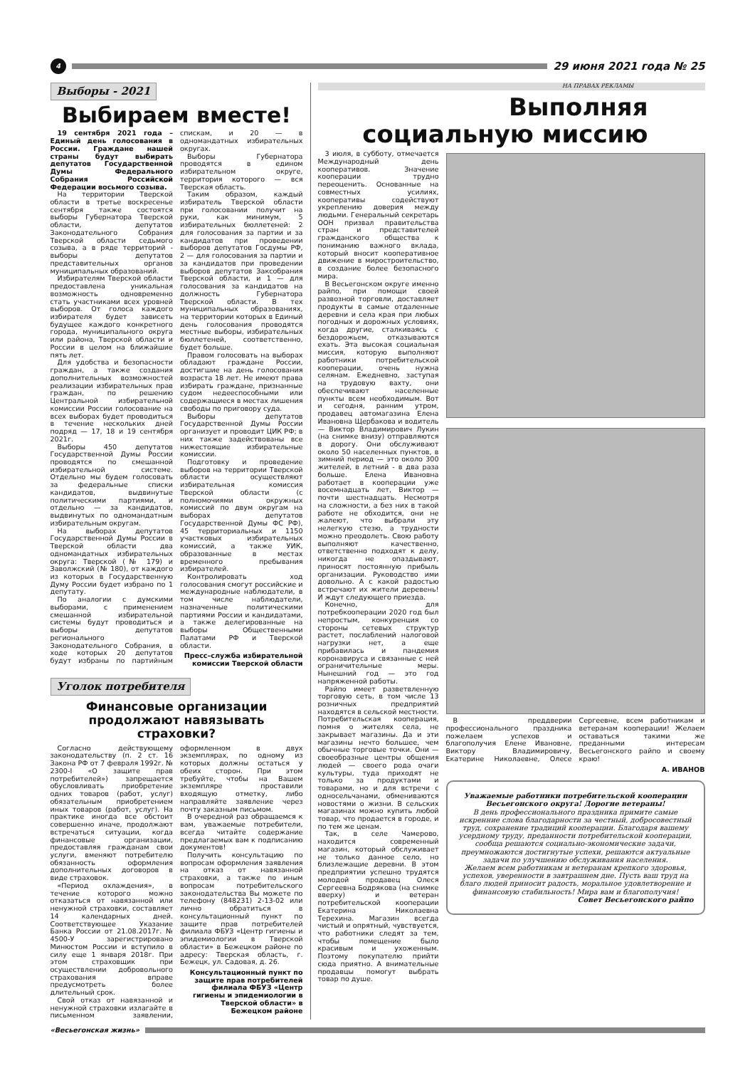4
29 июня 2021 года № 25
Выборы - 2021
Выбираем вместе!
19 сентября 2021 года – Единый день голосования в России. Граждане нашей страны будут выбирать депутатов Государственной Думы Федерального Собрания Российской Федерации восьмого созыва.
На территории Тверской области в третье воскресенье сентября также состоятся выборы Губернатора Тверской области, депутатов Законодательного Собрания Тверской области седьмого созыва, а в ряде территорий - выборы депутатов представительных органов муниципальных образований.
Избирателям Тверской области предоставлена уникальная возможность одновременно стать участниками всех уровней выборов. От голоса каждого избирателя будет зависеть будущее каждого конкретного города, муниципального округа или района, Тверской области и России в целом на ближайшие пять лет.
Для удобства и безопасности граждан, а также создания дополнительных возможностей реализации избирательных прав граждан, по решению Центральной избирательной комиссии России голосование на всех выборах будет проводиться в течение нескольких дней подряд — 17, 18 и 19 сентября 2021г.
Выборы 450 депутатов Государственной Думы России проводятся по смешанной избирательной системе. Отдельно мы будем голосовать за федеральные списки кандидатов, выдвинутые политическими партиями, и отдельно — за кандидатов, выдвинутых по одномандатным избирательным округам.
На выборах депутатов Государственной Думы России в Тверской области два одномандатных избирательных округа: Тверской (№ 179) и Заволжский (№ 180), от каждого из которых в Государственную Думу России будет избрано по 1 депутату.
По аналогии с думскими выборами, с применением смешанной избирательной системы будут проводиться и выборы депутатов регионального Законодательного Собрания, в ходе которых 20 депутатов будут избраны по партийным спискам, и 20 — в одномандатных избирательных округах.
Выборы Губернатора проводятся в едином избирательном округе, территория которого — вся Тверская область.
Таким образом, каждый избиратель Тверской области при голосовании получит на руки, как минимум, 5 избирательных бюллетеней: 2 для голосования за партии и за кандидатов при проведении выборов депутатов Госдумы РФ, 2 — для голосования за партии и за кандидатов при проведении выборов депутатов Заксобрания Тверской области, и 1 — для голосования за кандидатов на должность Губернатора Тверской области. В тех муниципальных образованиях, на территории которых в Единый день голосования проводятся местные выборы, избирательных бюллетеней, соответственно, будет больше.
Правом голосовать на выборах обладают граждане России, достигшие на день голосования возраста 18 лет. Не имеют права избирать граждане, признанные судом недееспособными или содержащиеся в местах лишения свободы по приговору суда.
Выборы депутатов Государственной Думы России организует и проводит ЦИК РФ; в них также задействованы все нижестоящие избирательные комиссии.
Подготовку и проведение выборов на территории Тверской области осуществляют избирательная комиссия Тверской области (с полномочиями окружных комиссий по двум округам на выборах депутатов Государственной Думы ФС РФ), 45 территориальных и 1150 участковых избирательных комиссий, а также УИК, образованные в местах временного пребывания избирателей.
Контролировать ход голосования смогут российские и международные наблюдатели, в том числе наблюдатели, назначенные политическими партиями России и кандидатами, а также делегированные на выборы Общественными Палатами РФ и Тверской области.
Пресс–служба избирательной комиссии Тверской области
Уголок потребителя
Финансовые организации продолжают навязывать страховки?
Согласно действующему законодательству (п. 2 ст. 16 Закона РФ от 7 февраля 1992г. № 2300-I «О защите прав потребителей») запрещается обусловливать приобретение одних товаров (работ, услуг) обязательным приобретением иных товаров (работ, услуг). На практике иногда все обстоит совершенно иначе, продолжают встречаться ситуации, когда финансовые организации, предоставляя гражданам свои услуги, вменяют потребителю обязанность оформления дополнительных договоров в виде страховок.
«Период охлаждения», в течение которого можно отказаться от навязанной или ненужной страховки, составляет 14 календарных дней. Соответствующее Указание Банка России от 21.08.2017г. № 4500-У зарегистрировано Минюстом России и вступило в силу еще 1 января 2018г. При этом страховщик при осуществлении добровольного страхования вправе предусмотреть более длительный срок.
Свой отказ от навязанной и ненужной страховки излагайте в письменном заявлении, оформленном в двух экземплярах, по одному из которых должны остаться у обеих сторон. При этом требуйте, чтобы на Вашем экземпляре проставили входящую отметку, либо направляйте заявление через почту заказным письмом.
В очередной раз обращаемся к вам, уважаемые потребители, всегда читайте содержание предлагаемых вам к подписанию документов!
Получить консультацию по вопросам оформления заявления на отказ от навязанной страховки, а также по иным вопросам потребительского законодательства Вы можете по телефону (848231) 2-13-02 или лично обратиться в консультационный пункт по защите прав потребителей филиала ФБУЗ «Центр гигиены и эпидемиологии в Тверской области» в Бежецком районе по адресу: Тверская область, г. Бежецк, ул. Садовая, д. 26.
Консультационный пункт по защите прав потребителей филиала ФБУЗ «Центр гигиены и эпидемиологии в Тверской области» в Бежецком районе
НА ПРАВАХ РЕКЛАМЫ
Выполняя
социальную миссию
3 июля, в субботу, отмечается Международный день кооперативов. Значение кооперации трудно переоценить. Основанные на совместных усилиях, кооперативы содействуют укреплению доверия между людьми. Генеральный секретарь ООН призвал правительства стран и представителей гражданского общества к пониманию важного вклада, который вносит кооперативное движение в миростроительство, в создание более безопасного мира.
В Весьегонском округе именно райпо, при помощи своей развозной торговли, доставляет продукты в самые отдаленные деревни и села края при любых погодных и дорожных условиях, когда другие, сталкиваясь с бездорожьем, отказываются ехать. Эта высокая социальная миссия, которую выполняют работники потребительской кооперации, очень нужна селянам. Ежедневно, заступая на трудовую вахту, они обеспечивают населенные пункты всем необходимым. Вот и сегодня, ранним утром, продавец автомагазина Елена Ивановна Щербакова и водитель — Виктор Владимирович Лукин (на снимке внизу) отправляются в дорогу. Они обслуживают около 50 населенных пунктов, в зимний период — это около 300 жителей, в летний - в два раза больше. Елена Ивановна работает в кооперации уже восемнадцать лет, Виктор — почти шестнадцать. Несмотря на сложности, а без них в такой работе не обходится, они не жалеют, что выбрали эту нелегкую стезю, а трудности можно преодолеть. Свою работу выполняют качественно, ответственно подходят к делу, никогда не опаздывают, приносят постоянную прибыль организации. Руководство ими довольно. А с какой радостью встречают их жители деревень! И ждут следующего приезда.
Конечно, для потребкооперации 2020 год был непростым, конкуренция со стороны сетевых структур растет, послаблений налоговой нагрузки нет, а еще прибавилась и пандемия коронавируса и связанные с ней ограничительные меры. Нынешний год — это год напряженной работы.
Райпо имеет разветвленную торговую сеть, в том числе 13 розничных предприятий находятся в сельской местности. Потребительская кооперация, помня о жителях села, не закрывает магазины. Да и эти магазины нечто большее, чем обычные торговые точки. Они — своеобразные центры общения людей — своего рода очаги культуры, туда приходят не только за продуктами и товарами, но и для встречи с односельчанами, обмениваются новостями о жизни. В сельских магазинах можно купить любой товар, что продается в городе, и по тем же ценам.
Так, в селе Чамерово, находится современный магазин, который обслуживает не только данное село, но близлежащие деревни. В этом предприятии успешно трудятся молодой продавец Олеся Сергеевна Бодрякова (на снимке вверху) и ветеран потребительской кооперации Екатерина Николаевна Терехина. Магазин всегда чистый и опрятный, чувствуется, что работники следят за тем, чтобы помещение было красивым и ухоженным. Поэтому покупателю прийти сюда приятно. А внимательные продавцы помогут выбрать товар по душе.
В преддверии профессионального праздника пожелаем успехов и благополучия Елене Ивановне, Виктору Владимировичу, Екатерине Николаевне, Олесе Сергеевне, всем работникам и ветеранам кооперации! Желаем оставаться такими же преданными интересам Весьегонского райпо и своему краю!
А. ИВАНОВ
Уважаемые работники потребительской кооперации Весьегонского округа! Дорогие ветераны!
В день профессионального праздника примите самые искренние слова благодарности за честный, добросовестный труд, сохранение традиций кооперации. Благодаря вашему усердному труду, преданности потребительской кооперации, сообща решаются социально-экономические задачи, преумножаются достигнутые успехи, решаются актуальные задачи по улучшению обслуживания населения.
Желаем всем работникам и ветеранам крепкого здоровья, успехов, уверенности в завтрашнем дне. Пусть ваш труд на благо людей приносит радость, моральное удовлетворение и финансовую стабильность! Мира вам и благополучия!
Совет Весьегонского райпо
«Весьегонская жизнь»